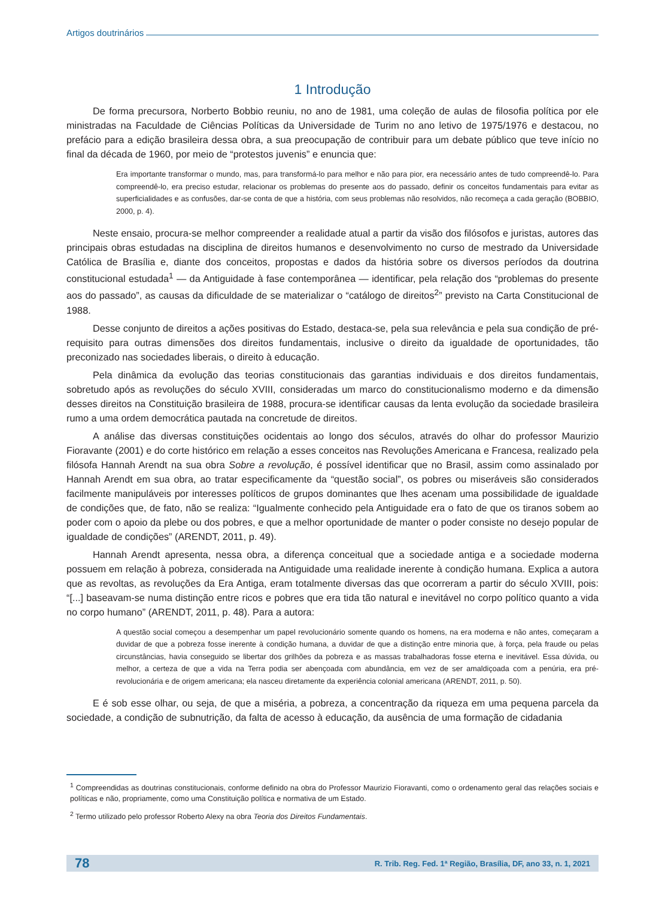Artigos doutrinários
1 Introdução
De forma precursora, Norberto Bobbio reuniu, no ano de 1981, uma coleção de aulas de filosofia política por ele ministradas na Faculdade de Ciências Políticas da Universidade de Turim no ano letivo de 1975/1976 e destacou, no prefácio para a edição brasileira dessa obra, a sua preocupação de contribuir para um debate público que teve início no final da década de 1960, por meio de “protestos juvenis” e enuncia que:
Era importante transformar o mundo, mas, para transformá-lo para melhor e não para pior, era necessário antes de tudo compreendê-lo. Para compreendê-lo, era preciso estudar, relacionar os problemas do presente aos do passado, definir os conceitos fundamentais para evitar as superficialidades e as confusões, dar-se conta de que a história, com seus problemas não resolvidos, não recomeça a cada geração (BOBBIO, 2000, p. 4).
Neste ensaio, procura-se melhor compreender a realidade atual a partir da visão dos filósofos e juristas, autores das principais obras estudadas na disciplina de direitos humanos e desenvolvimento no curso de mestrado da Universidade Católica de Brasília e, diante dos conceitos, propostas e dados da história sobre os diversos períodos da doutrina constitucional estudada<sup>1</sup> — da Antiguidade à fase contemporânea — identificar, pela relação dos “problemas do presente aos do passado”, as causas da dificuldade de se materializar o “catálogo de direitos<sup>2</sup>” previsto na Carta Constitucional de 1988.
Desse conjunto de direitos a ações positivas do Estado, destaca-se, pela sua relevância e pela sua condição de pré-requisito para outras dimensões dos direitos fundamentais, inclusive o direito da igualdade de oportunidades, tão preconizado nas sociedades liberais, o direito à educação.
Pela dinâmica da evolução das teorias constitucionais das garantias individuais e dos direitos fundamentais, sobretudo após as revoluções do século XVIII, consideradas um marco do constitucionalismo moderno e da dimensão desses direitos na Constituição brasileira de 1988, procura-se identificar causas da lenta evolução da sociedade brasileira rumo a uma ordem democrática pautada na concretude de direitos.
A análise das diversas constituições ocidentais ao longo dos séculos, através do olhar do professor Maurizio Fioravante (2001) e do corte histórico em relação a esses conceitos nas Revoluções Americana e Francesa, realizado pela filósofa Hannah Arendt na sua obra Sobre a revolução, é possível identificar que no Brasil, assim como assinalado por Hannah Arendt em sua obra, ao tratar especificamente da “questão social”, os pobres ou miseráveis são considerados facilmente manipuláveis por interesses políticos de grupos dominantes que lhes acenam uma possibilidade de igualdade de condições que, de fato, não se realiza: “Igualmente conhecido pela Antiguidade era o fato de que os tiranos sobem ao poder com o apoio da plebe ou dos pobres, e que a melhor oportunidade de manter o poder consiste no desejo popular de igualdade de condições” (ARENDT, 2011, p. 49).
Hannah Arendt apresenta, nessa obra, a diferença conceitual que a sociedade antiga e a sociedade moderna possuem em relação à pobreza, considerada na Antiguidade uma realidade inerente à condição humana. Explica a autora que as revoltas, as revoluções da Era Antiga, eram totalmente diversas das que ocorreram a partir do século XVIII, pois: “[...] baseavam-se numa distinção entre ricos e pobres que era tida tão natural e inevitável no corpo político quanto a vida no corpo humano” (ARENDT, 2011, p. 48). Para a autora:
A questão social começou a desempenhar um papel revolucionário somente quando os homens, na era moderna e não antes, começaram a duvidar de que a pobreza fosse inerente à condição humana, a duvidar de que a distinção entre minoria que, à força, pela fraude ou pelas circunstâncias, havia conseguido se libertar dos grilhões da pobreza e as massas trabalhadoras fosse eterna e inevitável. Essa dúvida, ou melhor, a certeza de que a vida na Terra podia ser abençoada com abundância, em vez de ser amaldiçoada com a penúria, era pré-revolucionária e de origem americana; ela nasceu diretamente da experiência colonial americana (ARENDT, 2011, p. 50).
E é sob esse olhar, ou seja, de que a miséria, a pobreza, a concentração da riqueza em uma pequena parcela da sociedade, a condição de subnutrição, da falta de acesso à educação, da ausência de uma formação de cidadania
<sup>1</sup> Compreendidas as doutrinas constitucionais, conforme definido na obra do Professor Maurizio Fioravanti, como o ordenamento geral das relações sociais e políticas e não, propriamente, como uma Constituição política e normativa de um Estado.
<sup>2</sup> Termo utilizado pelo professor Roberto Alexy na obra Teoria dos Direitos Fundamentais.
78 R. Trib. Reg. Fed. 1ª Região, Brasília, DF, ano 33, n. 1, 2021